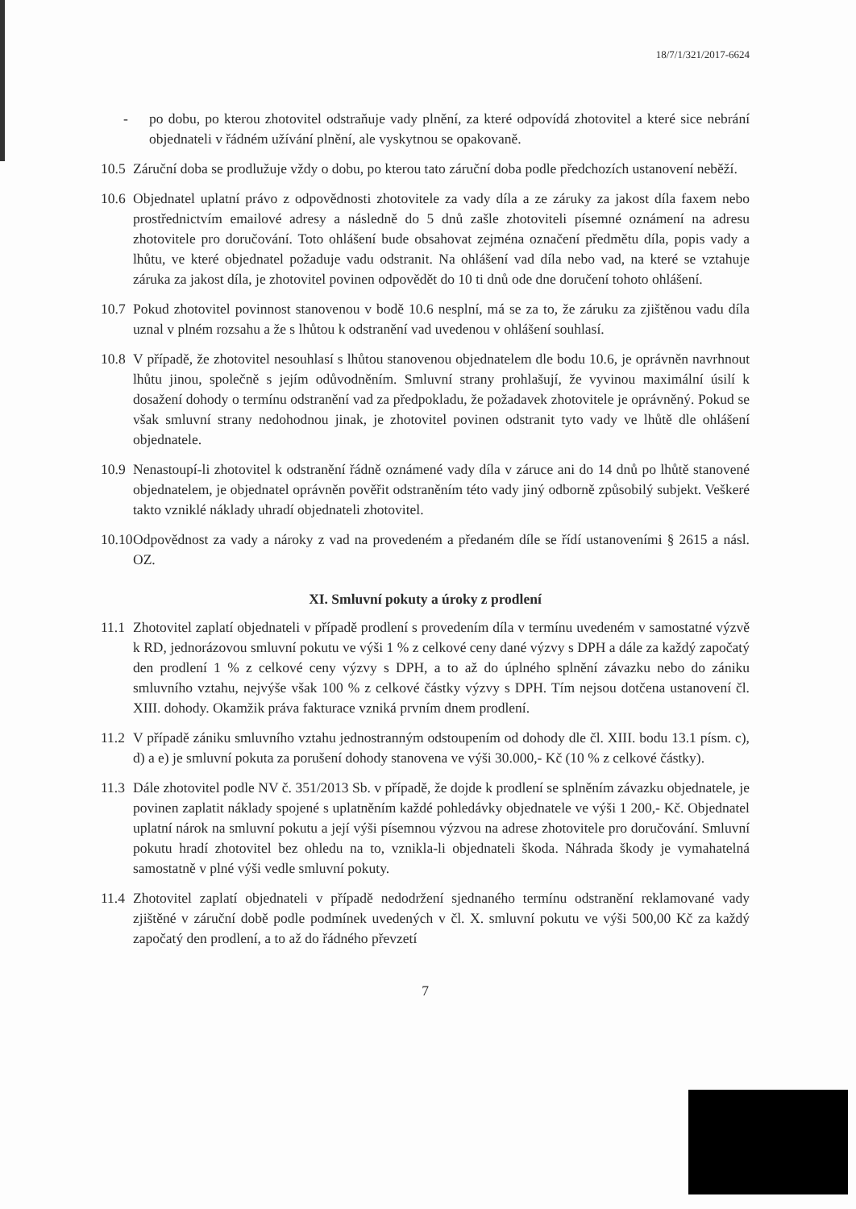18/7/1/321/2017-6624
- po dobu, po kterou zhotovitel odstraňuje vady plnění, za které odpovídá zhotovitel a které sice nebrání objednateli v řádném užívání plnění, ale vyskytnou se opakovaně.
10.5
Záruční doba se prodlužuje vždy o dobu, po kterou tato záruční doba podle předchozích ustanovení neběží.
10.6
Objednatel uplatní právo z odpovědnosti zhotovitele za vady díla a ze záruky za jakost díla faxem nebo prostřednictvím emailové adresy a následně do 5 dnů zašle zhotoviteli písemné oznámení na adresu zhotovitele pro doručování. Toto ohlášení bude obsahovat zejména označení předmětu díla, popis vady a lhůtu, ve které objednatel požaduje vadu odstranit. Na ohlášení vad díla nebo vad, na které se vztahuje záruka za jakost díla, je zhotovitel povinen odpovědět do 10 ti dnů ode dne doručení tohoto ohlášení.
10.7
Pokud zhotovitel povinnost stanovenou v bodě 10.6 nesplní, má se za to, že záruku za zjištěnou vadu díla uznal v plném rozsahu a že s lhůtou k odstranění vad uvedenou v ohlášení souhlasí.
10.8
V případě, že zhotovitel nesouhlasí s lhůtou stanovenou objednatelem dle bodu 10.6, je oprávněn navrhnout lhůtu jinou, společně s jejím odůvodněním. Smluvní strany prohlašují, že vyvinou maximální úsilí k dosažení dohody o termínu odstranění vad za předpokladu, že požadavek zhotovitele je oprávněný. Pokud se však smluvní strany nedohodnou jinak, je zhotovitel povinen odstranit tyto vady ve lhůtě dle ohlášení objednatele.
10.9
Nenastoupí-li zhotovitel k odstranění řádně oznámené vady díla v záruce ani do 14 dnů po lhůtě stanovené objednatelem, je objednatel oprávněn pověřit odstraněním této vady jiný odborně způsobilý subjekt. Veškeré takto vzniklé náklady uhradí objednateli zhotovitel.
10.10
Odpovědnost za vady a nároky z vad na provedeném a předaném díle se řídí ustanoveními § 2615 a násl. OZ.
XI. Smluvní pokuty a úroky z prodlení
11.1
Zhotovitel zaplatí objednateli v případě prodlení s provedením díla v termínu uvedeném v samostatné výzvě k RD, jednorázovou smluvní pokutu ve výši 1 % z celkové ceny dané výzvy s DPH a dále za každý započatý den prodlení 1 % z celkové ceny výzvy s DPH, a to až do úplného splnění závazku nebo do zániku smluvního vztahu, nejvýše však 100 % z celkové částky výzvy s DPH. Tím nejsou dotčena ustanovení čl. XIII. dohody. Okamžik práva fakturace vzniká prvním dnem prodlení.
11.2
V případě zániku smluvního vztahu jednostranným odstoupením od dohody dle čl. XIII. bodu 13.1 písm. c), d) a e) je smluvní pokuta za porušení dohody stanovena ve výši 30.000,- Kč (10 % z celkové částky).
11.3
Dále zhotovitel podle NV č. 351/2013 Sb. v případě, že dojde k prodlení se splněním závazku objednatele, je povinen zaplatit náklady spojené s uplatněním každé pohledávky objednatele ve výši 1 200,- Kč. Objednatel uplatní nárok na smluvní pokutu a její výši písemnou výzvou na adrese zhotovitele pro doručování. Smluvní pokutu hradí zhotovitel bez ohledu na to, vznikla-li objednateli škoda. Náhrada škody je vymahatelná samostatně v plné výši vedle smluvní pokuty.
11.4
Zhotovitel zaplatí objednateli v případě nedodržení sjednaného termínu odstranění reklamované vady zjištěné v záruční době podle podmínek uvedených v čl. X. smluvní pokutu ve výši 500,00 Kč za každý započatý den prodlení, a to až do řádného převzetí
7